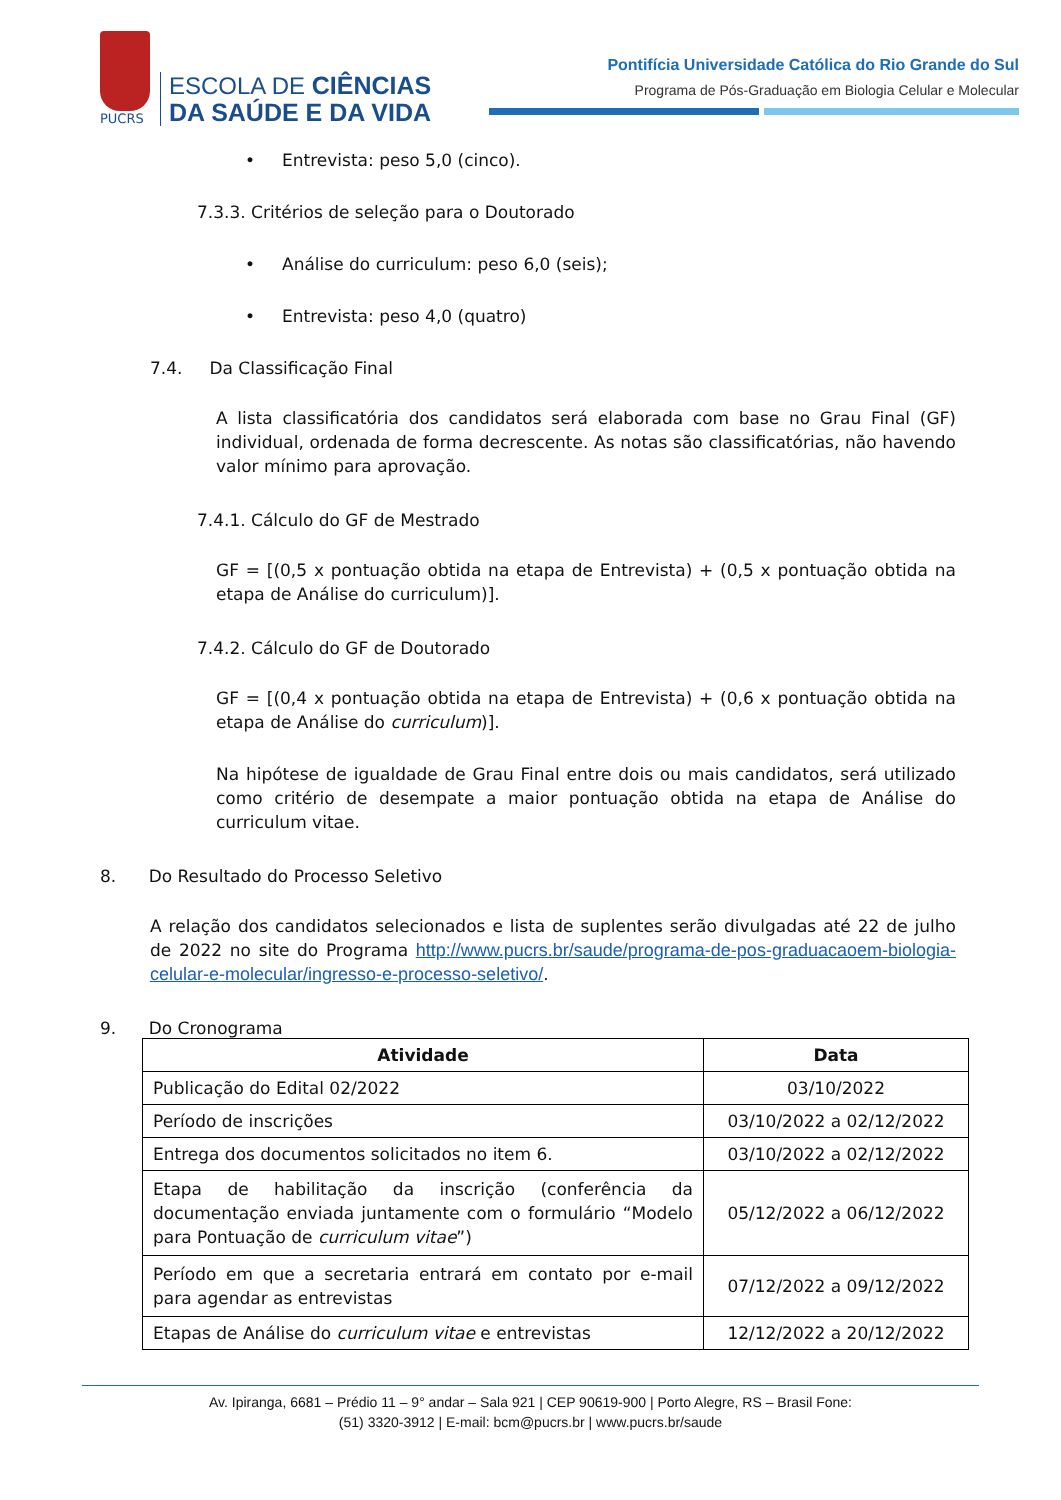PUCRS
ESCOLA DE CIÊNCIAS
DA SAÚDE E DA VIDA
Pontifícia Universidade Católica do Rio Grande do Sul
Programa de Pós-Graduação em Biologia Celular e Molecular
• Entrevista: peso 5,0 (cinco).
7.3.3. Critérios de seleção para o Doutorado
• Análise do curriculum: peso 6,0 (seis);
• Entrevista: peso 4,0 (quatro)
7.4. Da Classificação Final
A lista classificatória dos candidatos será elaborada com base no Grau Final (GF) individual, ordenada de forma decrescente. As notas são classificatórias, não havendo valor mínimo para aprovação.
7.4.1. Cálculo do GF de Mestrado
GF = [(0,5 x pontuação obtida na etapa de Entrevista) + (0,5 x pontuação obtida na etapa de Análise do curriculum)].
7.4.2. Cálculo do GF de Doutorado
GF = [(0,4 x pontuação obtida na etapa de Entrevista) + (0,6 x pontuação obtida na etapa de Análise do curriculum)].
Na hipótese de igualdade de Grau Final entre dois ou mais candidatos, será utilizado como critério de desempate a maior pontuação obtida na etapa de Análise do curriculum vitae.
8. Do Resultado do Processo Seletivo
A relação dos candidatos selecionados e lista de suplentes serão divulgadas até 22 de julho de 2022 no site do Programa http://www.pucrs.br/saude/programa-de-pos-graduacaoem-biologia-celular-e-molecular/ingresso-e-processo-seletivo/.
9. Do Cronograma
| Atividade | Data |
| --- | --- |
| Publicação do Edital 02/2022 | 03/10/2022 |
| Período de inscrições | 03/10/2022 a 02/12/2022 |
| Entrega dos documentos solicitados no item 6. | 03/10/2022 a 02/12/2022 |
| Etapa de habilitação da inscrição (conferência da documentação enviada juntamente com o formulário “Modelo para Pontuação de curriculum vitae ”) | 05/12/2022 a 06/12/2022 |
| Período em que a secretaria entrará em contato por e-mail para agendar as entrevistas | 07/12/2022 a 09/12/2022 |
| Etapas de Análise do curriculum vitae e entrevistas | 12/12/2022 a 20/12/2022 |
Av. Ipiranga, 6681 – Prédio 11 – 9° andar – Sala 921 | CEP 90619-900 | Porto Alegre, RS – Brasil Fone:
(51) 3320-3912 | E-mail: bcm@pucrs.br | www.pucrs.br/saude